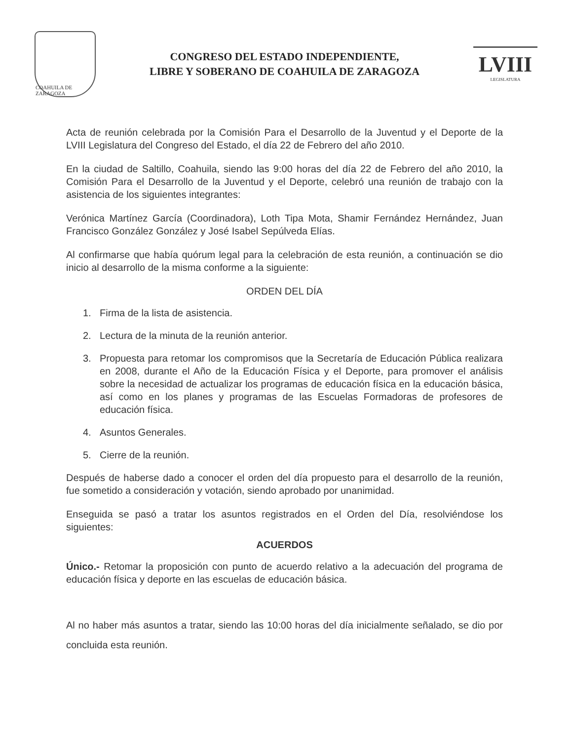COAHUILA DE ZARAGOZA
CONGRESO DEL ESTADO INDEPENDIENTE,
LIBRE Y SOBERANO DE COAHUILA DE ZARAGOZA
LVIII
LEGISLATURA
Acta de reunión celebrada por la Comisión Para el Desarrollo de la Juventud y el Deporte de la LVIII Legislatura del Congreso del Estado, el día 22 de Febrero del año 2010.
En la ciudad de Saltillo, Coahuila, siendo las 9:00 horas del día 22 de Febrero del año 2010, la Comisión Para el Desarrollo de la Juventud y el Deporte, celebró una reunión de trabajo con la asistencia de los siguientes integrantes:
Verónica Martínez García (Coordinadora), Loth Tipa Mota, Shamir Fernández Hernández, Juan Francisco González González y José Isabel Sepúlveda Elías.
Al confirmarse que había quórum legal para la celebración de esta reunión, a continuación se dio inicio al desarrollo de la misma conforme a la siguiente:
ORDEN DEL DÍA
1. Firma de la lista de asistencia.
2. Lectura de la minuta de la reunión anterior.
3. Propuesta para retomar los compromisos que la Secretaría de Educación Pública realizara en 2008, durante el Año de la Educación Física y el Deporte, para promover el análisis sobre la necesidad de actualizar los programas de educación física en la educación básica, así como en los planes y programas de las Escuelas Formadoras de profesores de educación física.
4. Asuntos Generales.
5. Cierre de la reunión.
Después de haberse dado a conocer el orden del día propuesto para el desarrollo de la reunión, fue sometido a consideración y votación, siendo aprobado por unanimidad.
Enseguida se pasó a tratar los asuntos registrados en el Orden del Día, resolviéndose los siguientes:
ACUERDOS
Único.- Retomar la proposición con punto de acuerdo relativo a la adecuación del programa de educación física y deporte en las escuelas de educación básica.
Al no haber más asuntos a tratar, siendo las 10:00 horas del día inicialmente señalado, se dio por concluida esta reunión.